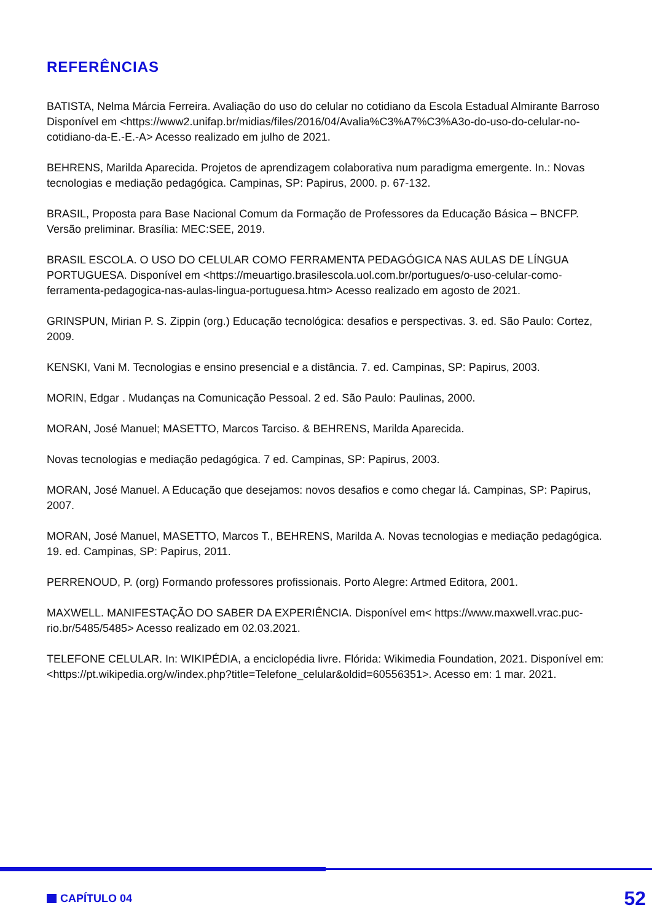REFERÊNCIAS
BATISTA, Nelma Márcia Ferreira. Avaliação do uso do celular no cotidiano da Escola Estadual Almirante Barroso Disponível em <https://www2.unifap.br/midias/files/2016/04/Avalia%C3%A7%C3%A3o-do-uso-do-celular-no-cotidiano-da-E.-E.-A> Acesso realizado em julho de 2021.
BEHRENS, Marilda Aparecida. Projetos de aprendizagem colaborativa num paradigma emergente. In.: Novas tecnologias e mediação pedagógica. Campinas, SP: Papirus, 2000. p. 67-132.
BRASIL, Proposta para Base Nacional Comum da Formação de Professores da Educação Básica – BNCFP. Versão preliminar. Brasília: MEC:SEE, 2019.
BRASIL ESCOLA. O USO DO CELULAR COMO FERRAMENTA PEDAGÓGICA NAS AULAS DE LÍNGUA PORTUGUESA. Disponível em <https://meuartigo.brasilescola.uol.com.br/portugues/o-uso-celular-como-ferramenta-pedagogica-nas-aulas-lingua-portuguesa.htm> Acesso realizado em agosto de 2021.
GRINSPUN, Mirian P. S. Zippin (org.) Educação tecnológica: desafios e perspectivas. 3. ed. São Paulo: Cortez, 2009.
KENSKI, Vani M. Tecnologias e ensino presencial e a distância. 7. ed. Campinas, SP: Papirus, 2003.
MORIN, Edgar . Mudanças na Comunicação Pessoal. 2 ed. São Paulo: Paulinas, 2000.
MORAN, José Manuel; MASETTO, Marcos Tarciso. & BEHRENS, Marilda Aparecida.
Novas tecnologias e mediação pedagógica. 7 ed. Campinas, SP: Papirus, 2003.
MORAN, José Manuel. A Educação que desejamos: novos desafios e como chegar lá. Campinas, SP: Papirus, 2007.
MORAN, José Manuel, MASETTO, Marcos T., BEHRENS, Marilda A. Novas tecnologias e mediação pedagógica. 19. ed. Campinas, SP: Papirus, 2011.
PERRENOUD, P. (org) Formando professores profissionais. Porto Alegre: Artmed Editora, 2001.
MAXWELL. MANIFESTAÇÃO DO SABER DA EXPERIÊNCIA. Disponível em< https://www.maxwell.vrac.puc-rio.br/5485/5485> Acesso realizado em 02.03.2021.
TELEFONE CELULAR. In: WIKIPÉDIA, a enciclopédia livre. Flórida: Wikimedia Foundation, 2021. Disponível em:<https://pt.wikipedia.org/w/index.php?title=Telefone_celular&oldid=60556351>. Acesso em: 1 mar. 2021.
CAPÍTULO 04 52